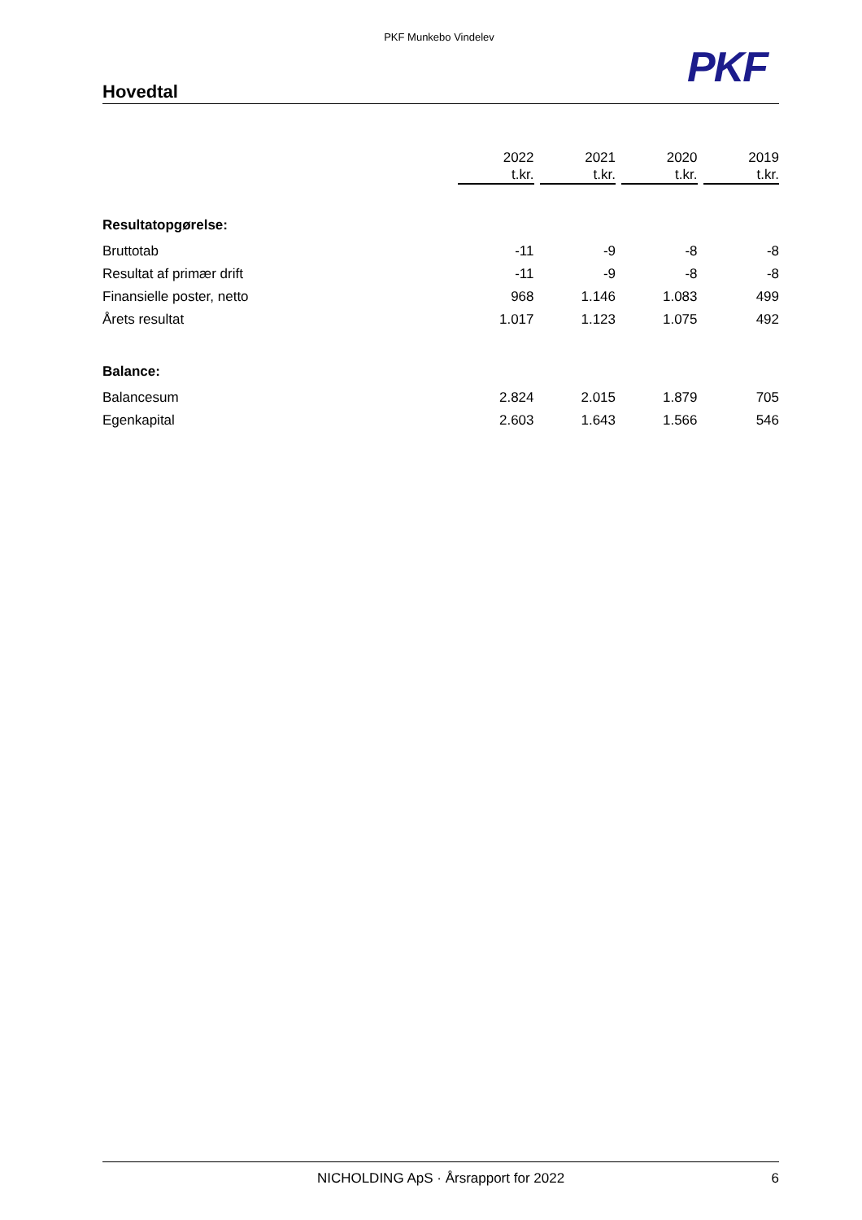PKF Munkebo Vindelev
PKF
Hovedtal
| | 2022 t.kr. | 2021 t.kr. | 2020 t.kr. | 2019 t.kr. |
| --- | --- | --- | --- | --- |
| Resultatopgørelse: | | | | |
| Bruttotab | -11 | -9 | -8 | -8 |
| Resultat af primær drift | -11 | -9 | -8 | -8 |
| Finansielle poster, netto | 968 | 1.146 | 1.083 | 499 |
| Årets resultat | 1.017 | 1.123 | 1.075 | 492 |
| Balance: | | | | |
| Balancesum | 2.824 | 2.015 | 1.879 | 705 |
| Egenkapital | 2.603 | 1.643 | 1.566 | 546 |
NICHOLDING ApS · Årsrapport for 2022 6